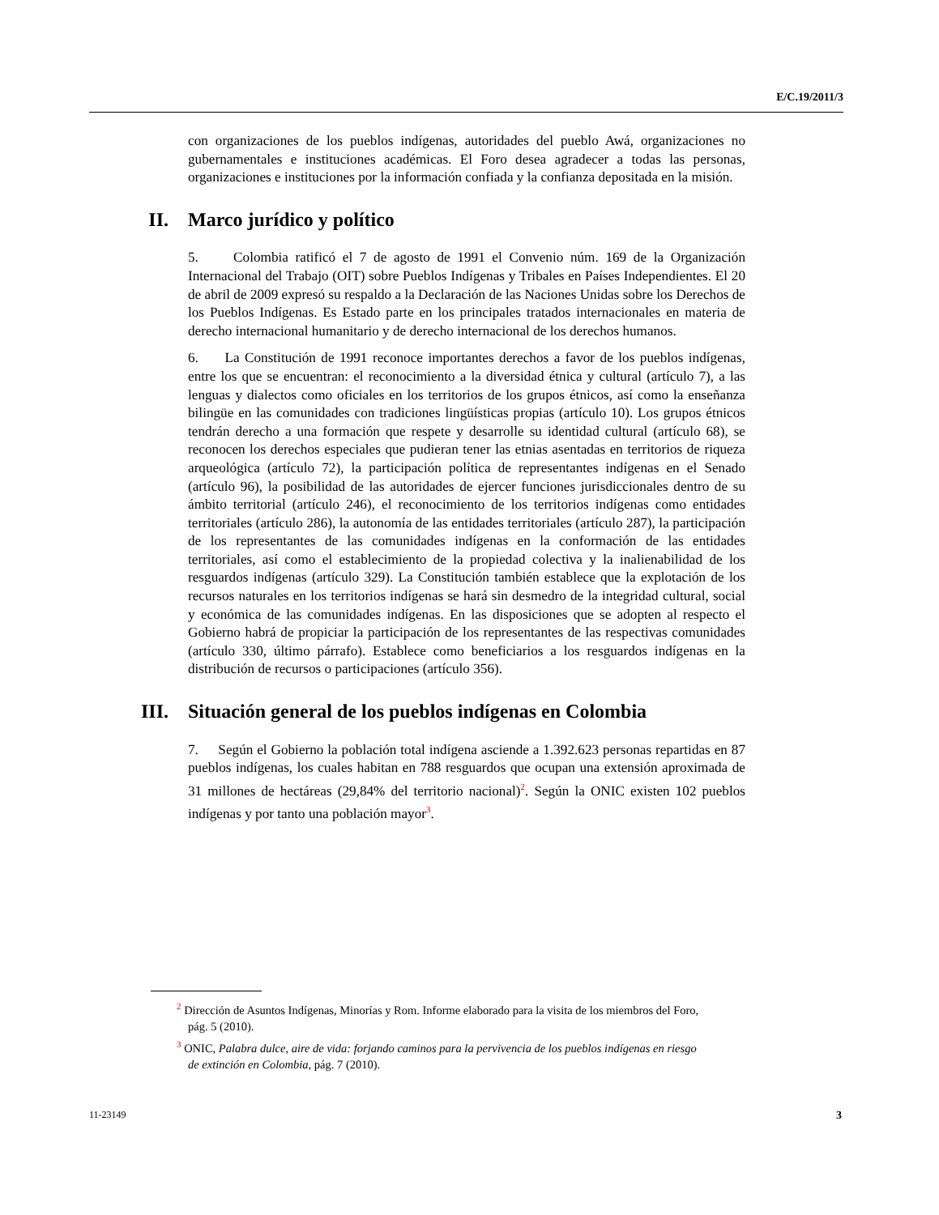E/C.19/2011/3
con organizaciones de los pueblos indígenas, autoridades del pueblo Awá, organizaciones no gubernamentales e instituciones académicas. El Foro desea agradecer a todas las personas, organizaciones e instituciones por la información confiada y la confianza depositada en la misión.
II. Marco jurídico y político
5. Colombia ratificó el 7 de agosto de 1991 el Convenio núm. 169 de la Organización Internacional del Trabajo (OIT) sobre Pueblos Indígenas y Tribales en Países Independientes. El 20 de abril de 2009 expresó su respaldo a la Declaración de las Naciones Unidas sobre los Derechos de los Pueblos Indígenas. Es Estado parte en los principales tratados internacionales en materia de derecho internacional humanitario y de derecho internacional de los derechos humanos.
6. La Constitución de 1991 reconoce importantes derechos a favor de los pueblos indígenas, entre los que se encuentran: el reconocimiento a la diversidad étnica y cultural (artículo 7), a las lenguas y dialectos como oficiales en los territorios de los grupos étnicos, así como la enseñanza bilingüe en las comunidades con tradiciones lingüísticas propias (artículo 10). Los grupos étnicos tendrán derecho a una formación que respete y desarrolle su identidad cultural (artículo 68), se reconocen los derechos especiales que pudieran tener las etnias asentadas en territorios de riqueza arqueológica (artículo 72), la participación política de representantes indígenas en el Senado (artículo 96), la posibilidad de las autoridades de ejercer funciones jurisdiccionales dentro de su ámbito territorial (artículo 246), el reconocimiento de los territorios indígenas como entidades territoriales (artículo 286), la autonomía de las entidades territoriales (artículo 287), la participación de los representantes de las comunidades indígenas en la conformación de las entidades territoriales, así como el establecimiento de la propiedad colectiva y la inalienabilidad de los resguardos indígenas (artículo 329). La Constitución también establece que la explotación de los recursos naturales en los territorios indígenas se hará sin desmedro de la integridad cultural, social y económica de las comunidades indígenas. En las disposiciones que se adopten al respecto el Gobierno habrá de propiciar la participación de los representantes de las respectivas comunidades (artículo 330, último párrafo). Establece como beneficiarios a los resguardos indígenas en la distribución de recursos o participaciones (artículo 356).
III. Situación general de los pueblos indígenas en Colombia
7. Según el Gobierno la población total indígena asciende a 1.392.623 personas repartidas en 87 pueblos indígenas, los cuales habitan en 788 resguardos que ocupan una extensión aproximada de 31 millones de hectáreas (29,84% del territorio nacional)<sup>2</sup>. Según la ONIC existen 102 pueblos indígenas y por tanto una población mayor<sup>3</sup>.
<sup>2</sup> Dirección de Asuntos Indígenas, Minorías y Rom. Informe elaborado para la visita de los miembros del Foro, pág. 5 (2010).
<sup>3</sup> ONIC, Palabra dulce, aire de vida: forjando caminos para la pervivencia de los pueblos indígenas en riesgo de extinción en Colombia, pág. 7 (2010).
11-23149 3